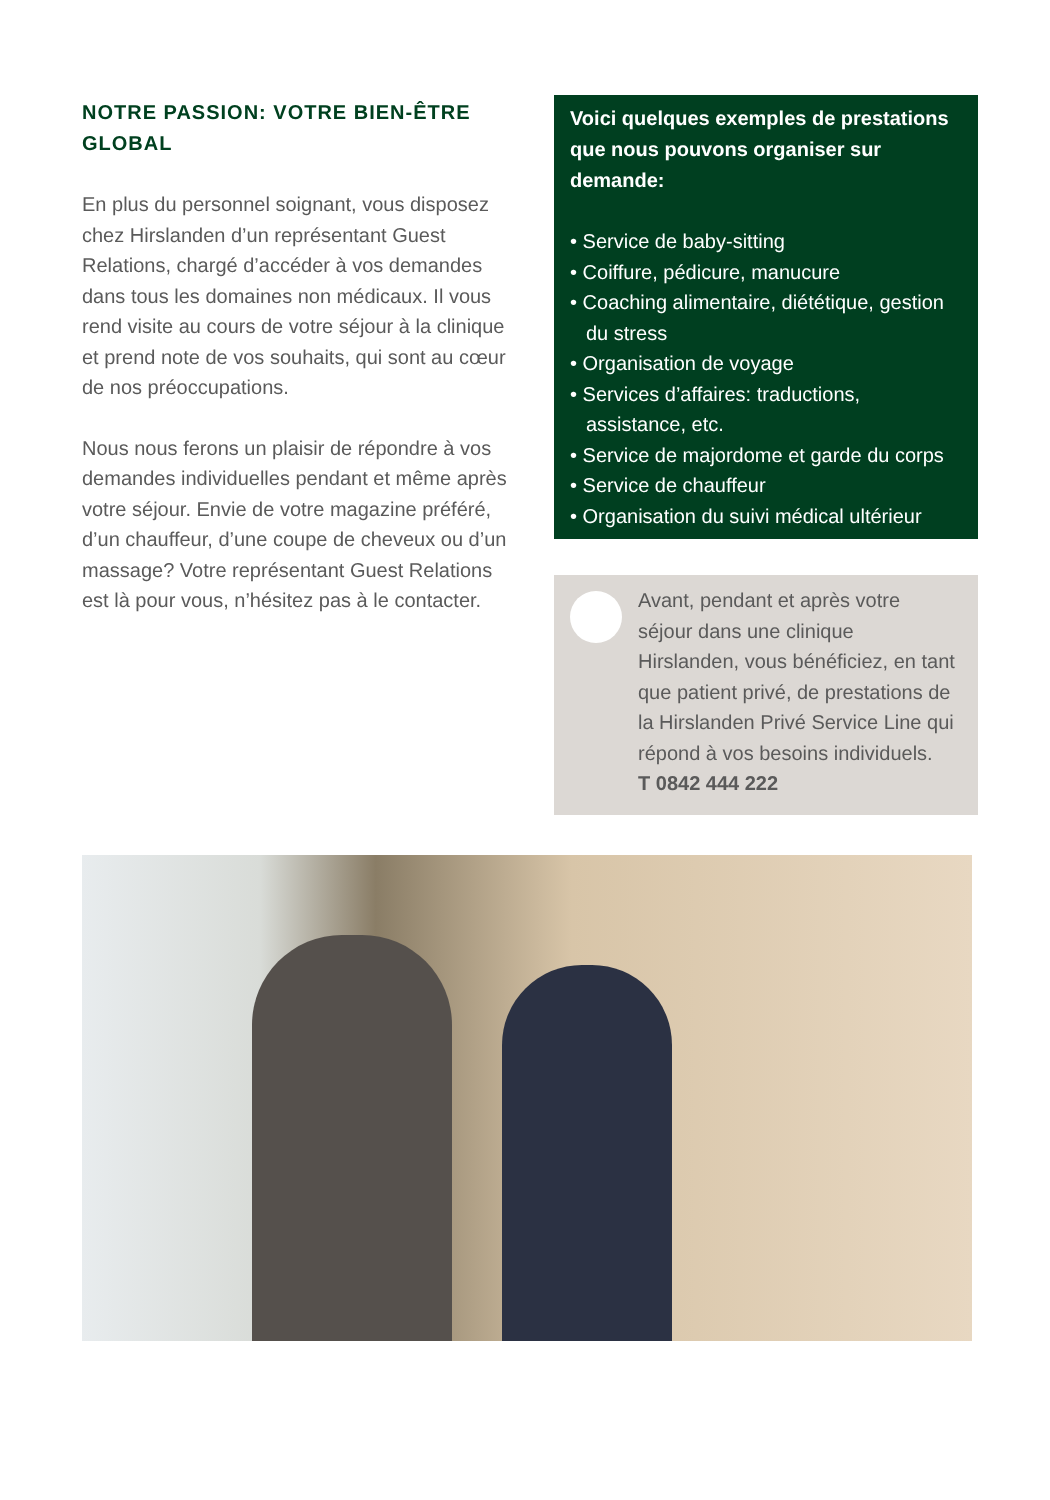NOTRE PASSION: VOTRE BIEN-ÊTRE GLOBAL
En plus du personnel soignant, vous dis­posez chez Hirslanden d’un représentant Guest Relations, chargé d’accéder à vos demandes dans tous les domaines non médicaux. Il vous rend visite au cours de votre séjour à la clinique et prend note de vos souhaits, qui sont au cœur de nos préoccupations.
Nous nous ferons un plaisir de répondre à vos demandes individuelles pendant et même après votre séjour. Envie de votre magazine préféré, d’un chauffeur, d’une coupe de cheveux ou d’un massage? Votre représentant Guest Relations est là pour vous, n’hésitez pas à le contacter.
Voici quelques exemples de presta­tions que nous pouvons organiser sur demande:
• Service de baby-sitting
• Coiffure, pédicure, manucure
• Coaching alimentaire, diététique, gestion du stress
• Organisation de voyage
• Services d’affaires: traductions, assistance, etc.
• Service de majordome et garde du corps
• Service de chauffeur
• Organisation du suivi médical ultérieur
Avant, pendant et après votre séjour dans une clinique Hirslanden, vous bénéficiez, en tant que patient privé, de pres­tations de la Hirslanden Privé Service Line qui répond à vos besoins individuels.
T 0842 444 222